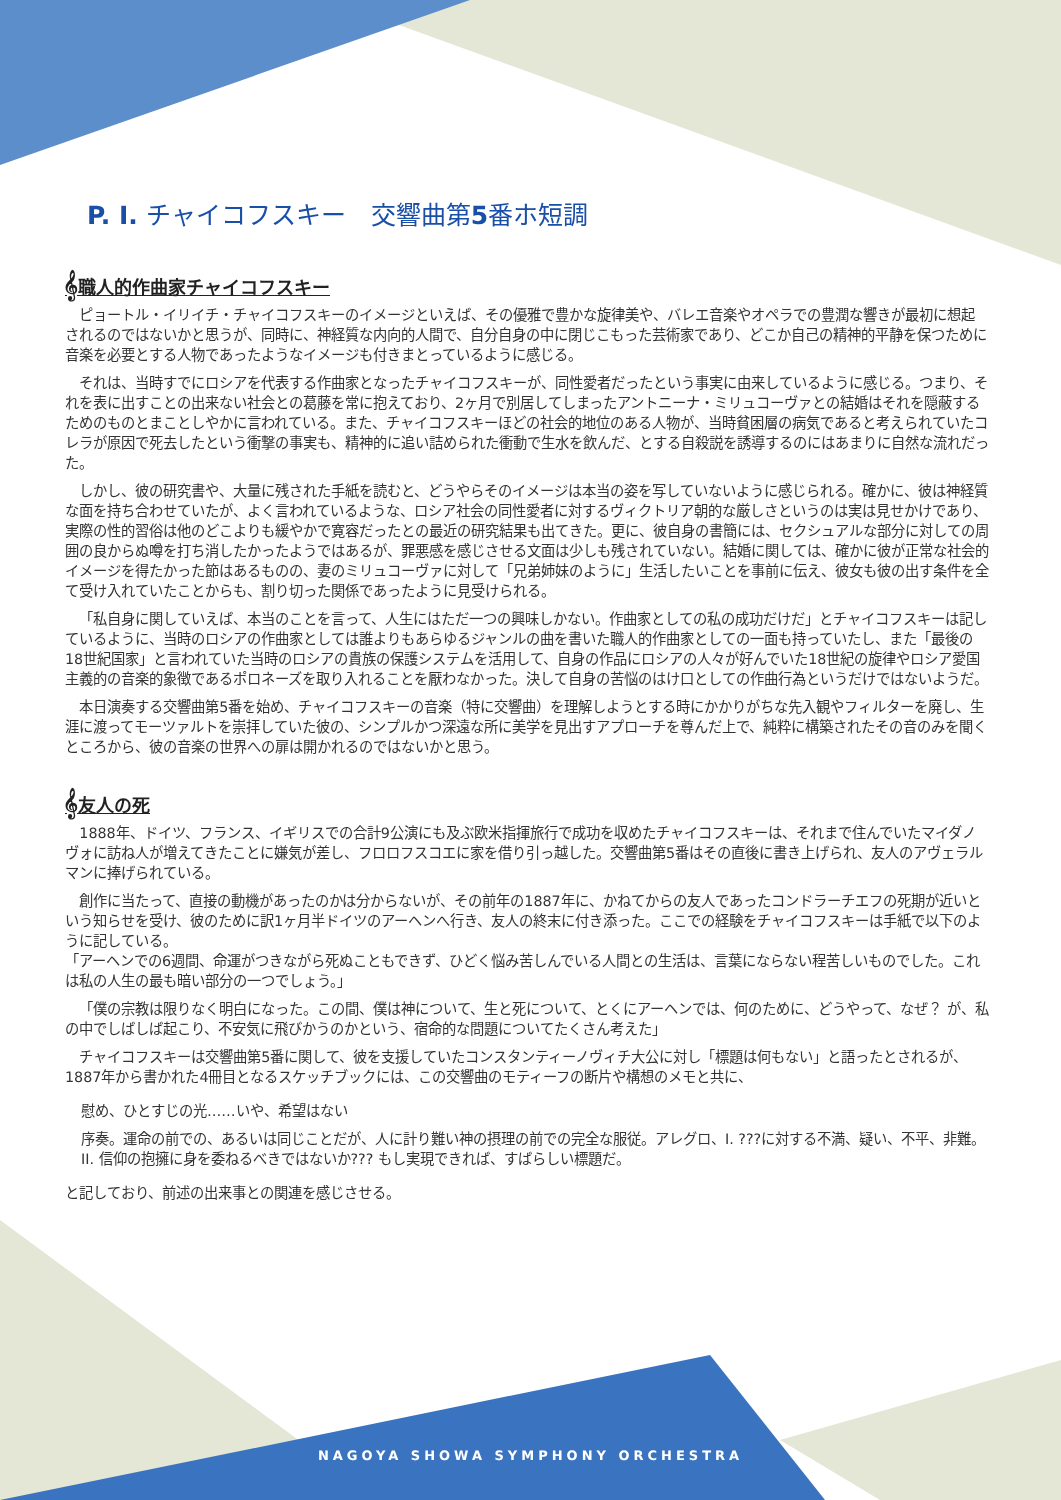P. I. チャイコフスキー　交響曲第5番ホ短調
𝄞職人的作曲家チャイコフスキー
ピョートル・イリイチ・チャイコフスキーのイメージといえば、その優雅で豊かな旋律美や、バレエ音楽やオペラでの豊潤な響きが最初に想起されるのではないかと思うが、同時に、神経質な内向的人間で、自分自身の中に閉じこもった芸術家であり、どこか自己の精神的平静を保つために音楽を必要とする人物であったようなイメージも付きまとっているように感じる。
それは、当時すでにロシアを代表する作曲家となったチャイコフスキーが、同性愛者だったという事実に由来しているように感じる。つまり、それを表に出すことの出来ない社会との葛藤を常に抱えており、2ヶ月で別居してしまったアントニーナ・ミリュコーヴァとの結婚はそれを隠蔽するためのものとまことしやかに言われている。また、チャイコフスキーほどの社会的地位のある人物が、当時貧困層の病気であると考えられていたコレラが原因で死去したという衝撃の事実も、精神的に追い詰められた衝動で生水を飲んだ、とする自殺説を誘導するのにはあまりに自然な流れだった。
しかし、彼の研究書や、大量に残された手紙を読むと、どうやらそのイメージは本当の姿を写していないように感じられる。確かに、彼は神経質な面を持ち合わせていたが、よく言われているような、ロシア社会の同性愛者に対するヴィクトリア朝的な厳しさというのは実は見せかけであり、実際の性的習俗は他のどこよりも緩やかで寛容だったとの最近の研究結果も出てきた。更に、彼自身の書簡には、セクシュアルな部分に対しての周囲の良からぬ噂を打ち消したかったようではあるが、罪悪感を感じさせる文面は少しも残されていない。結婚に関しては、確かに彼が正常な社会的イメージを得たかった節はあるものの、妻のミリュコーヴァに対して「兄弟姉妹のように」生活したいことを事前に伝え、彼女も彼の出す条件を全て受け入れていたことからも、割り切った関係であったように見受けられる。
「私自身に関していえば、本当のことを言って、人生にはただ一つの興味しかない。作曲家としての私の成功だけだ」とチャイコフスキーは記しているように、当時のロシアの作曲家としては誰よりもあらゆるジャンルの曲を書いた職人的作曲家としての一面も持っていたし、また「最後の18世紀国家」と言われていた当時のロシアの貴族の保護システムを活用して、自身の作品にロシアの人々が好んでいた18世紀の旋律やロシア愛国主義的の音楽的象徴であるポロネーズを取り入れることを厭わなかった。決して自身の苦悩のはけ口としての作曲行為というだけではないようだ。
本日演奏する交響曲第5番を始め、チャイコフスキーの音楽（特に交響曲）を理解しようとする時にかかりがちな先入観やフィルターを廃し、生涯に渡ってモーツァルトを崇拝していた彼の、シンプルかつ深遠な所に美学を見出すアプローチを尊んだ上で、純粋に構築されたその音のみを聞くところから、彼の音楽の世界への扉は開かれるのではないかと思う。
𝄞友人の死
1888年、ドイツ、フランス、イギリスでの合計9公演にも及ぶ欧米指揮旅行で成功を収めたチャイコフスキーは、それまで住んでいたマイダノヴォに訪ね人が増えてきたことに嫌気が差し、フロロフスコエに家を借り引っ越した。交響曲第5番はその直後に書き上げられ、友人のアヴェラルマンに捧げられている。
創作に当たって、直接の動機があったのかは分からないが、その前年の1887年に、かねてからの友人であったコンドラーチエフの死期が近いという知らせを受け、彼のために訳1ヶ月半ドイツのアーヘンへ行き、友人の終末に付き添った。ここでの経験をチャイコフスキーは手紙で以下のように記している。
「アーヘンでの6週間、命運がつきながら死ぬこともできず、ひどく悩み苦しんでいる人間との生活は、言葉にならない程苦しいものでした。これは私の人生の最も暗い部分の一つでしょう。」
「僕の宗教は限りなく明白になった。この間、僕は神について、生と死について、とくにアーヘンでは、何のために、どうやって、なぜ？ が、私の中でしばしば起こり、不安気に飛びかうのかという、宿命的な問題についてたくさん考えた」
チャイコフスキーは交響曲第5番に関して、彼を支援していたコンスタンティーノヴィチ大公に対し「標題は何もない」と語ったとされるが、1887年から書かれた4冊目となるスケッチブックには、この交響曲のモティーフの断片や構想のメモと共に、
慰め、ひとすじの光……いや、希望はない
序奏。運命の前での、あるいは同じことだが、人に計り難い神の摂理の前での完全な服従。アレグロ、I. ???に対する不満、疑い、不平、非難。II. 信仰の抱擁に身を委ねるべきではないか??? もし実現できれば、すばらしい標題だ。
と記しており、前述の出来事との関連を感じさせる。
NAGOYA SHOWA SYMPHONY ORCHESTRA